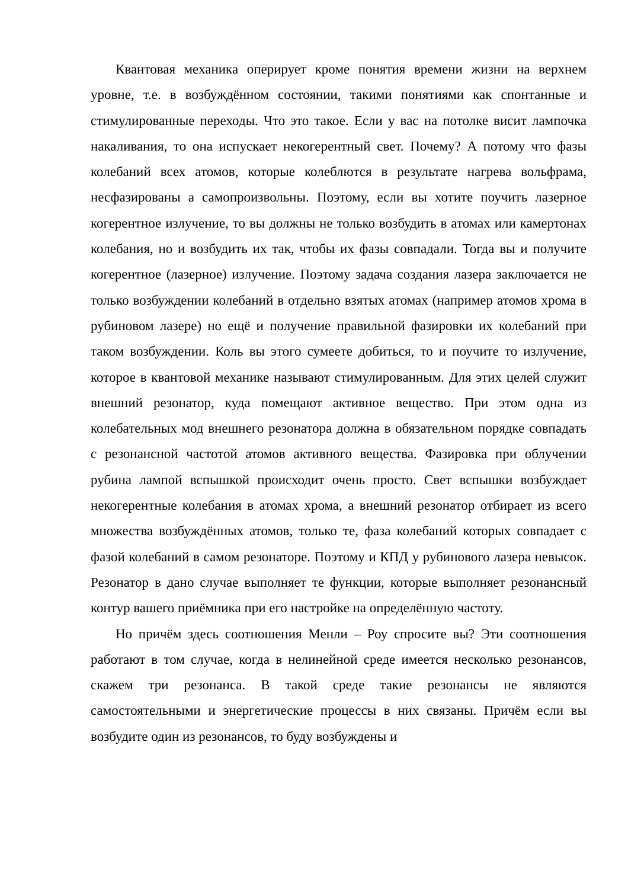Квантовая механика оперирует кроме понятия времени жизни на верхнем уровне, т.е. в возбуждённом состоянии, такими понятиями как спонтанные и стимулированные переходы. Что это такое. Если у вас на потолке висит лампочка накаливания, то она испускает некогерентный свет. Почему? А потому что фазы колебаний всех атомов, которые колеблются в результате нагрева вольфрама, несфазированы а самопроизвольны. Поэтому, если вы хотите поучить лазерное когерентное излучение, то вы должны не только возбудить в атомах или камертонах колебания, но и возбудить их так, чтобы их фазы совпадали. Тогда вы и получите когерентное (лазерное) излучение. Поэтому задача создания лазера заключается не только возбуждении колебаний в отдельно взятых атомах (например атомов хрома в рубиновом лазере) но ещё и получение правильной фазировки их колебаний при таком возбуждении. Коль вы этого сумеете добиться, то и поучите то излучение, которое в квантовой механике называют стимулированным. Для этих целей служит внешний резонатор, куда помещают активное вещество. При этом одна из колебательных мод внешнего резонатора должна в обязательном порядке совпадать с резонансной частотой атомов активного вещества. Фазировка при облучении рубина лампой вспышкой происходит очень просто. Свет вспышки возбуждает некогерентные колебания в атомах хрома, а внешний резонатор отбирает из всего множества возбуждённых атомов, только те, фаза колебаний которых совпадает с фазой колебаний в самом резонаторе. Поэтому и КПД у рубинового лазера невысок. Резонатор в дано случае выполняет те функции, которые выполняет резонансный контур вашего приёмника при его настройке на определённую частоту.
Но причём здесь соотношения Менли – Роу спросите вы? Эти соотношения работают в том случае, когда в нелинейной среде имеется несколько резонансов, скажем три резонанса. В такой среде такие резонансы не являются самостоятельными и энергетические процессы в них связаны. Причём если вы возбудите один из резонансов, то буду возбуждены и